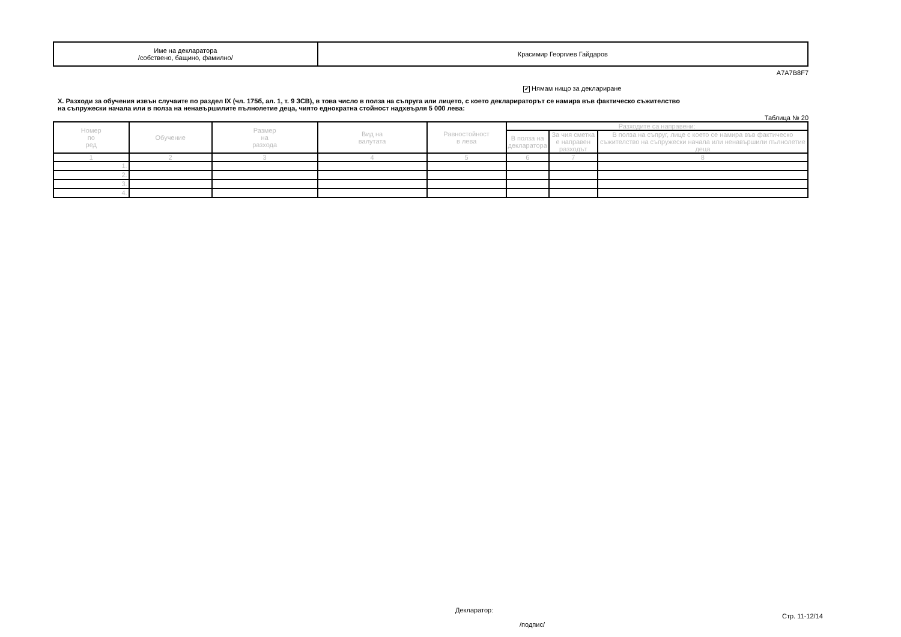| Име на декларатора /собствено, бащино, фамилно/ | Красимир Георгиев Гайдаров |
A7A7B8F7
✔ Нямам нищо за деклариране
X. Разходи за обучения извън случаите по раздел IX (чл. 175б, ал. 1, т. 9 ЗСВ), в това число в полза на съпруга или лицето, с което декларираторът се намира във фактическо съжителство
на съпружески начала или в полза на ненавършилите пълнолетие деца, чиято еднократна стойност надхвърля 5 000 лева:
Таблица № 20
| Номер по ред | Обучение | Размер на разхода | Вид на валутата | Равностойност в лева | Разходите са направени: | | |
| --- | --- | --- | --- | --- | --- | --- | --- |
| | | | | | В полза на декларатора | За чия сметка е направен разходът | В полза на съпруг, лице с което се намира във фактическо съжителство на съпружески начала или ненавършили пълнолетие деца |
| 1 | 2 | 3 | 4 | 5 | 6 | 7 | 8 |
| 1. | | | | | | | |
| 2. | | | | | | | |
| 3. | | | | | | | |
| 4. | | | | | | | |
Декларатор:
Стр. 11-12/14
/подпис/